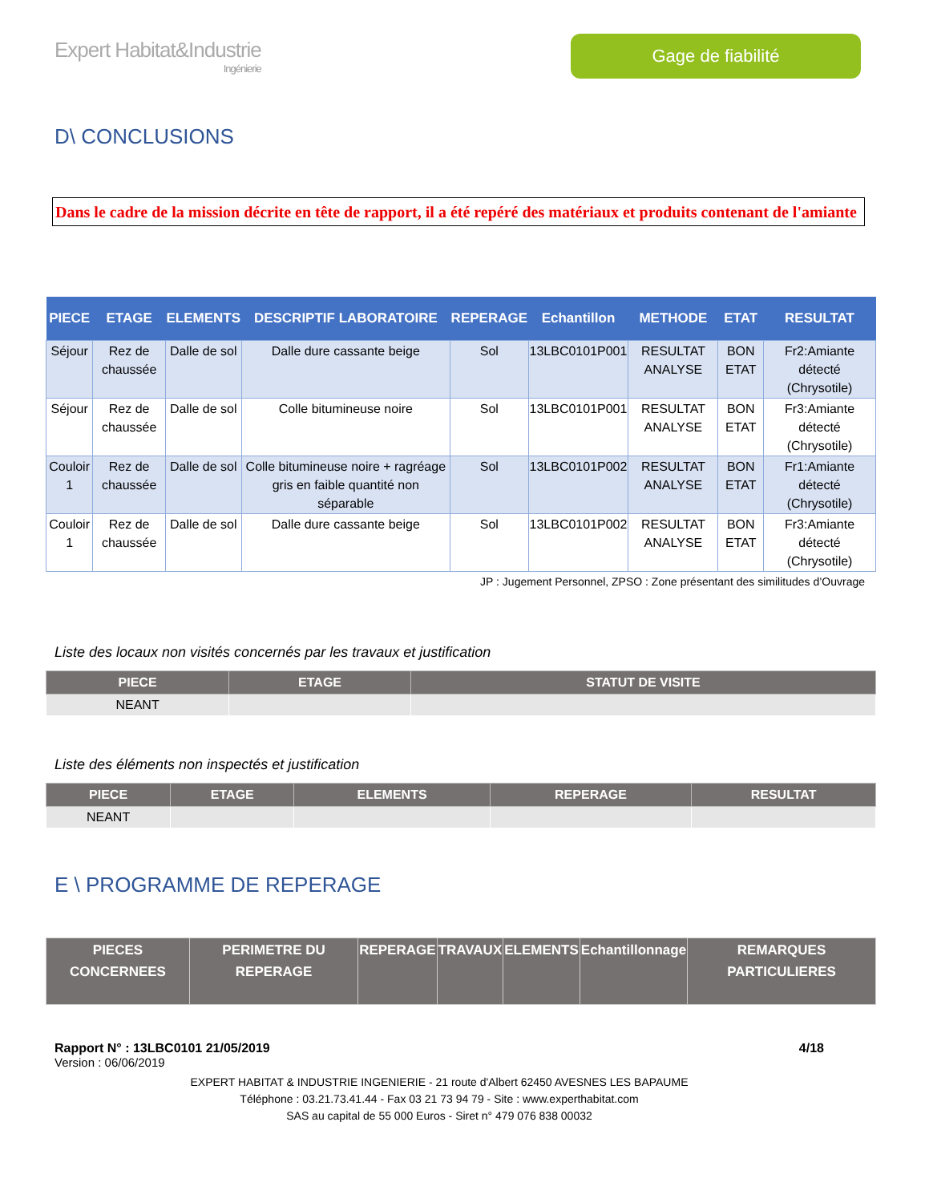Expert Habitat&Industrie
Ingénierie
Gage de fiabilité
D\ CONCLUSIONS
Dans le cadre de la mission décrite en tête de rapport, il a été repéré des matériaux et produits contenant de l'amiante
| PIECE | ETAGE | ELEMENTS | DESCRIPTIF LABORATOIRE | REPERAGE | Echantillon | METHODE | ETAT | RESULTAT |
| --- | --- | --- | --- | --- | --- | --- | --- | --- |
| Séjour | Rez de chaussée | Dalle de sol | Dalle dure cassante beige | Sol | 13LBC0101P001 | RESULTAT ANALYSE | BON ETAT | Fr2:Amiante détecté (Chrysotile) |
| Séjour | Rez de chaussée | Dalle de sol | Colle bitumineuse noire | Sol | 13LBC0101P001 | RESULTAT ANALYSE | BON ETAT | Fr3:Amiante détecté (Chrysotile) |
| Couloir 1 | Rez de chaussée | Dalle de sol | Colle bitumineuse noire + ragréage gris en faible quantité non séparable | Sol | 13LBC0101P002 | RESULTAT ANALYSE | BON ETAT | Fr1:Amiante détecté (Chrysotile) |
| Couloir 1 | Rez de chaussée | Dalle de sol | Dalle dure cassante beige | Sol | 13LBC0101P002 | RESULTAT ANALYSE | BON ETAT | Fr3:Amiante détecté (Chrysotile) |
JP : Jugement Personnel, ZPSO : Zone présentant des similitudes d’Ouvrage
Liste des locaux non visités concernés par les travaux et justification
| PIECE | ETAGE | STATUT DE VISITE |
| --- | --- | --- |
| NEANT | | |
Liste des éléments non inspectés et justification
| PIECE | ETAGE | ELEMENTS | REPERAGE | RESULTAT |
| --- | --- | --- | --- | --- |
| NEANT | | | | |
E \ PROGRAMME DE REPERAGE
| PIECES CONCERNEES | PERIMETRE DU REPERAGE | REPERAGE | TRAVAUX | ELEMENTS | Echantillonnage | REMARQUES PARTICULIERES |
| --- | --- | --- | --- | --- | --- | --- |
Rapport N° : 13LBC0101 21/05/2019 4/18
Version : 06/06/2019
EXPERT HABITAT & INDUSTRIE INGENIERIE - 21 route d'Albert 62450 AVESNES LES BAPAUME
Téléphone : 03.21.73.41.44 - Fax 03 21 73 94 79 - Site : www.experthabitat.com
SAS au capital de 55 000 Euros - Siret n° 479 076 838 00032